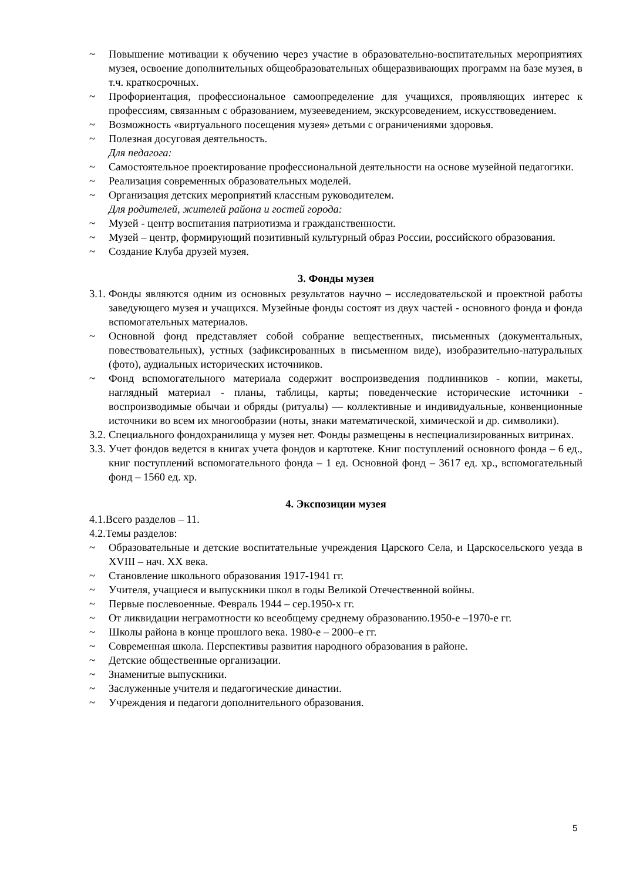~ Повышение мотивации к обучению через участие в образовательно-воспитательных мероприятиях музея, освоение дополнительных общеобразовательных общеразвивающих программ на базе музея, в т.ч. краткосрочных.
~ Профориентация, профессиональное самоопределение для учащихся, проявляющих интерес к профессиям, связанным с образованием, музееведением, экскурсоведением, искусствоведением.
~ Возможность «виртуального посещения музея» детьми с ограничениями здоровья.
~ Полезная досуговая деятельность.
Для педагога:
~ Самостоятельное проектирование профессиональной деятельности на основе музейной педагогики.
~ Реализация современных образовательных моделей.
~ Организация детских мероприятий классным руководителем.
Для родителей, жителей района и гостей города:
~ Музей - центр воспитания патриотизма и гражданственности.
~ Музей – центр, формирующий позитивный культурный образ России, российского образования.
~ Создание Клуба друзей музея.
3. Фонды музея
3.1. Фонды являются одним из основных результатов научно – исследовательской и проектной работы заведующего музея и учащихся. Музейные фонды состоят из двух частей - основного фонда и фонда вспомогательных материалов.
~ Основной фонд представляет собой собрание вещественных, письменных (документальных, повествовательных), устных (зафиксированных в письменном виде), изобразительно-натуральных (фото), аудиальных исторических источников.
~ Фонд вспомогательного материала содержит воспроизведения подлинников - копии, макеты, наглядный материал - планы, таблицы, карты; поведенческие исторические источники - воспроизводимые обычаи и обряды (ритуалы) — коллективные и индивидуальные, конвенционные источники во всем их многообразии (ноты, знаки математической, химической и др. символики).
3.2. Специального фондохранилища у музея нет. Фонды размещены в неспециализированных витринах.
3.3. Учет фондов ведется в книгах учета фондов и картотеке. Книг поступлений основного фонда – 6 ед., книг поступлений вспомогательного фонда – 1 ед. Основной фонд – 3617 ед. хр., вспомогательный фонд – 1560 ед. хр.
4. Экспозиции музея
4.1.Всего разделов – 11.
4.2.Темы разделов:
~ Образовательные и детские воспитательные учреждения Царского Села, и Царскосельского уезда в XVIII – нач. XX века.
~ Становление школьного образования 1917-1941 гг.
~ Учителя, учащиеся и выпускники школ в годы Великой Отечественной войны.
~ Первые послевоенные. Февраль 1944 – сер.1950-х гг.
~ От ликвидации неграмотности ко всеобщему среднему образованию.1950-е –1970-е гг.
~ Школы района в конце прошлого века. 1980-е – 2000–е гг.
~ Современная школа. Перспективы развития народного образования в районе.
~ Детские общественные организации.
~ Знаменитые выпускники.
~ Заслуженные учителя и педагогические династии.
~ Учреждения и педагоги дополнительного образования.
5